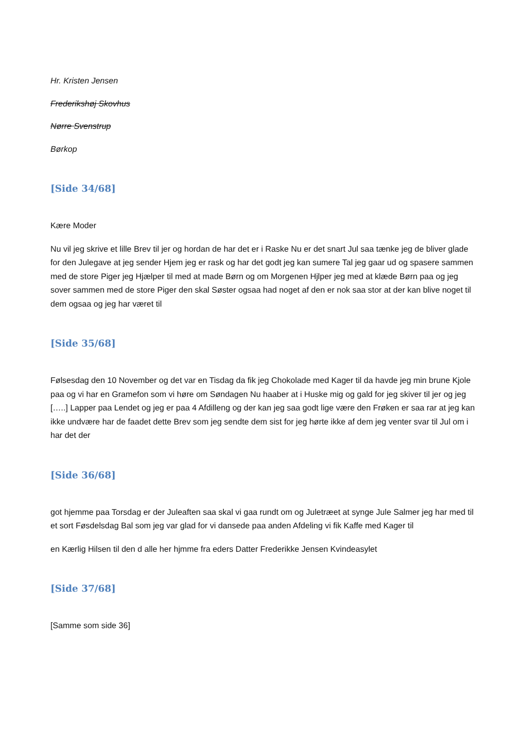Hr. Kristen Jensen
Frederikshøj Skovhus
Nørre Svenstrup
Børkop
[Side 34/68]
Kære Moder
Nu vil jeg skrive et lille Brev til jer og hordan de har det er i Raske Nu er det snart Jul saa tænke jeg de bliver glade for den Julegave at jeg sender Hjem jeg er rask og har det godt jeg kan sumere Tal jeg gaar ud og spasere sammen med de store Piger jeg Hjælper til med at made Børn og om Morgenen Hjlper jeg med at klæde Børn paa og jeg sover sammen med de store Piger den skal Søster ogsaa had noget af den er nok saa stor at der kan blive noget til dem ogsaa og jeg har været til
[Side 35/68]
Følsesdag den 10 November og det var en Tisdag da fik jeg Chokolade med Kager til da havde jeg min brune Kjole paa og vi har en Gramefon som vi høre om Søndagen Nu haaber at i Huske mig og gald for jeg skiver til jer og jeg […..] Lapper paa Lendet og jeg er paa 4 Afdilleng og der kan jeg saa godt lige være den Frøken er saa rar at jeg kan ikke undvære har de faadet dette Brev som jeg sendte dem sist for jeg hørte ikke af dem jeg venter svar til Jul om i har det der
[Side 36/68]
got hjemme paa Torsdag er der Juleaften saa skal vi gaa rundt om og Juletræet at synge Jule Salmer jeg har med til et sort Føsdelsdag Bal som jeg var glad for vi dansede paa anden Afdeling vi fik Kaffe med Kager til
en Kærlig Hilsen til den d alle her hjmme fra eders Datter Frederikke Jensen Kvindeasylet
[Side 37/68]
[Samme som side 36]